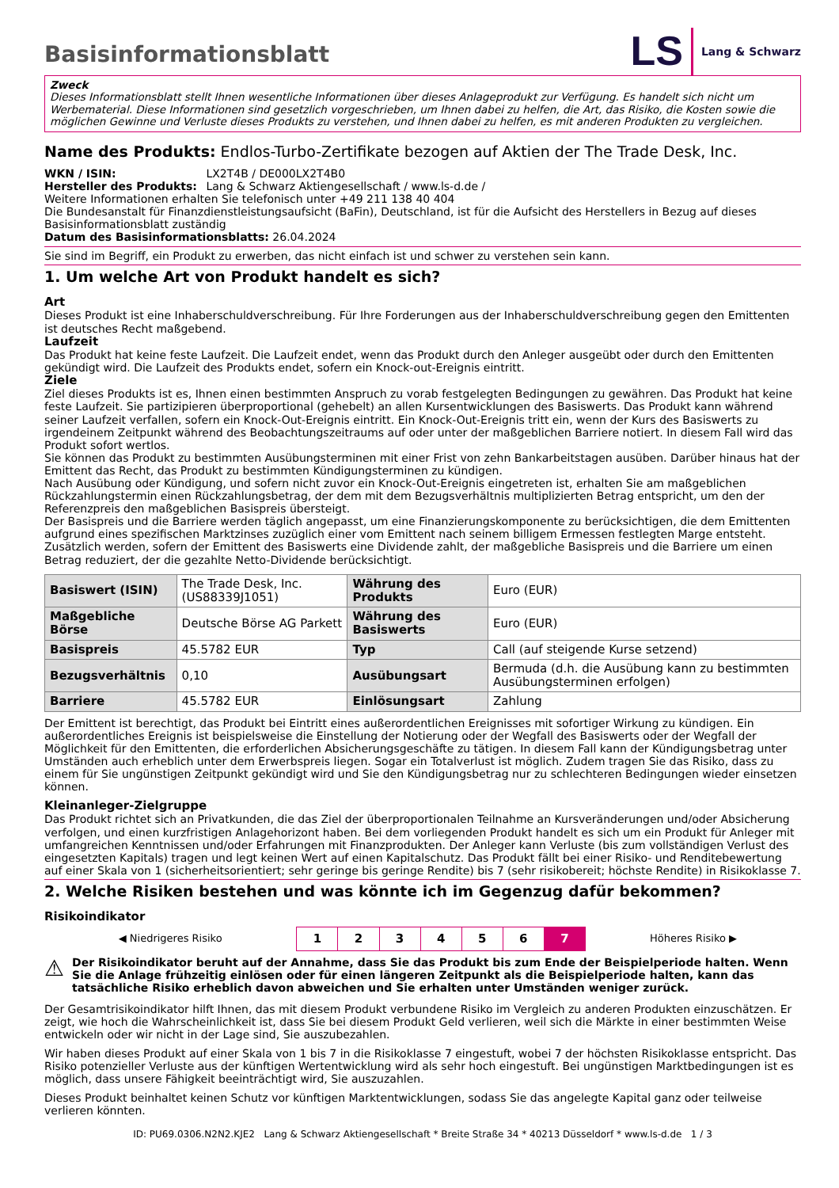Basisinformationsblatt
LS Lang & Schwarz
Zweck
Dieses Informationsblatt stellt Ihnen wesentliche Informationen über dieses Anlageprodukt zur Verfügung. Es handelt sich nicht um Werbematerial. Diese Informationen sind gesetzlich vorgeschrieben, um Ihnen dabei zu helfen, die Art, das Risiko, die Kosten sowie die möglichen Gewinne und Verluste dieses Produkts zu verstehen, und Ihnen dabei zu helfen, es mit anderen Produkten zu vergleichen.
Name des Produkts: Endlos-Turbo-Zertifikate bezogen auf Aktien der The Trade Desk, Inc.
WKN / ISIN: LX2T4B / DE000LX2T4B0
Hersteller des Produkts: Lang & Schwarz Aktiengesellschaft / www.ls-d.de /
Weitere Informationen erhalten Sie telefonisch unter +49 211 138 40 404
Die Bundesanstalt für Finanzdienstleistungsaufsicht (BaFin), Deutschland, ist für die Aufsicht des Herstellers in Bezug auf dieses Basisinformationsblatt zuständig
Datum des Basisinformationsblatts: 26.04.2024
Sie sind im Begriff, ein Produkt zu erwerben, das nicht einfach ist und schwer zu verstehen sein kann.
1. Um welche Art von Produkt handelt es sich?
Art
Dieses Produkt ist eine Inhaberschuldverschreibung. Für Ihre Forderungen aus der Inhaberschuldverschreibung gegen den Emittenten ist deutsches Recht maßgebend.
Laufzeit
Das Produkt hat keine feste Laufzeit. Die Laufzeit endet, wenn das Produkt durch den Anleger ausgeübt oder durch den Emittenten gekündigt wird. Die Laufzeit des Produkts endet, sofern ein Knock-out-Ereignis eintritt.
Ziele
Ziel dieses Produkts ist es, Ihnen einen bestimmten Anspruch zu vorab festgelegten Bedingungen zu gewähren. Das Produkt hat keine feste Laufzeit. Sie partizipieren überproportional (gehebelt) an allen Kursentwicklungen des Basiswerts. Das Produkt kann während seiner Laufzeit verfallen, sofern ein Knock-Out-Ereignis eintritt. Ein Knock-Out-Ereignis tritt ein, wenn der Kurs des Basiswerts zu irgendeinem Zeitpunkt während des Beobachtungszeitraums auf oder unter der maßgeblichen Barriere notiert. In diesem Fall wird das Produkt sofort wertlos.
Sie können das Produkt zu bestimmten Ausübungsterminen mit einer Frist von zehn Bankarbeitstagen ausüben. Darüber hinaus hat der Emittent das Recht, das Produkt zu bestimmten Kündigungsterminen zu kündigen.
Nach Ausübung oder Kündigung, und sofern nicht zuvor ein Knock-Out-Ereignis eingetreten ist, erhalten Sie am maßgeblichen Rückzahlungstermin einen Rückzahlungsbetrag, der dem mit dem Bezugsverhältnis multiplizierten Betrag entspricht, um den der Referenzpreis den maßgeblichen Basispreis übersteigt.
Der Basispreis und die Barriere werden täglich angepasst, um eine Finanzierungskomponente zu berücksichtigen, die dem Emittenten aufgrund eines spezifischen Marktzinses zuzüglich einer vom Emittent nach seinem billigem Ermessen festlegten Marge entsteht. Zusätzlich werden, sofern der Emittent des Basiswerts eine Dividende zahlt, der maßgebliche Basispreis und die Barriere um einen Betrag reduziert, der die gezahlte Netto-Dividende berücksichtigt.
| Basiswert (ISIN) | The Trade Desk, Inc. (US88339J1051) | Währung des Produkts | Euro (EUR) |
| Maßgebliche Börse | Deutsche Börse AG Parkett | Währung des Basiswerts | Euro (EUR) |
| Basispreis | 45.5782 EUR | Typ | Call (auf steigende Kurse setzend) |
| Bezugsverhältnis | 0,10 | Ausübungsart | Bermuda (d.h. die Ausübung kann zu bestimmten Ausübungsterminen erfolgen) |
| Barriere | 45.5782 EUR | Einlösungsart | Zahlung |
Der Emittent ist berechtigt, das Produkt bei Eintritt eines außerordentlichen Ereignisses mit sofortiger Wirkung zu kündigen. Ein außerordentliches Ereignis ist beispielsweise die Einstellung der Notierung oder der Wegfall des Basiswerts oder der Wegfall der Möglichkeit für den Emittenten, die erforderlichen Absicherungsgeschäfte zu tätigen. In diesem Fall kann der Kündigungsbetrag unter Umständen auch erheblich unter dem Erwerbspreis liegen. Sogar ein Totalverlust ist möglich. Zudem tragen Sie das Risiko, dass zu einem für Sie ungünstigen Zeitpunkt gekündigt wird und Sie den Kündigungsbetrag nur zu schlechteren Bedingungen wieder einsetzen können.
Kleinanleger-Zielgruppe
Das Produkt richtet sich an Privatkunden, die das Ziel der überproportionalen Teilnahme an Kursveränderungen und/oder Absicherung verfolgen, und einen kurzfristigen Anlagehorizont haben. Bei dem vorliegenden Produkt handelt es sich um ein Produkt für Anleger mit umfangreichen Kenntnissen und/oder Erfahrungen mit Finanzprodukten. Der Anleger kann Verluste (bis zum vollständigen Verlust des eingesetzten Kapitals) tragen und legt keinen Wert auf einen Kapitalschutz. Das Produkt fällt bei einer Risiko- und Renditebewertung auf einer Skala von 1 (sicherheitsorientiert; sehr geringe bis geringe Rendite) bis 7 (sehr risikobereit; höchste Rendite) in Risikoklasse 7.
2. Welche Risiken bestehen und was könnte ich im Gegenzug dafür bekommen?
Risikoindikator
| ◀ Niedrigeres Risiko | 1 | 2 | 3 | 4 | 5 | 6 | 7 | Höheres Risiko ▶ |
⚠
Der Risikoindikator beruht auf der Annahme, dass Sie das Produkt bis zum Ende der Beispielperiode halten. Wenn Sie die Anlage frühzeitig einlösen oder für einen längeren Zeitpunkt als die Beispielperiode halten, kann das tatsächliche Risiko erheblich davon abweichen und Sie erhalten unter Umständen weniger zurück.
Der Gesamtrisikoindikator hilft Ihnen, das mit diesem Produkt verbundene Risiko im Vergleich zu anderen Produkten einzuschätzen. Er zeigt, wie hoch die Wahrscheinlichkeit ist, dass Sie bei diesem Produkt Geld verlieren, weil sich die Märkte in einer bestimmten Weise entwickeln oder wir nicht in der Lage sind, Sie auszubezahlen.
Wir haben dieses Produkt auf einer Skala von 1 bis 7 in die Risikoklasse 7 eingestuft, wobei 7 der höchsten Risikoklasse entspricht. Das Risiko potenzieller Verluste aus der künftigen Wertentwicklung wird als sehr hoch eingestuft. Bei ungünstigen Marktbedingungen ist es möglich, dass unsere Fähigkeit beeinträchtigt wird, Sie auszuzahlen.
Dieses Produkt beinhaltet keinen Schutz vor künftigen Marktentwicklungen, sodass Sie das angelegte Kapital ganz oder teilweise verlieren könnten.
ID: PU69.0306.N2N2.KJE2 Lang & Schwarz Aktiengesellschaft * Breite Straße 34 * 40213 Düsseldorf * www.ls-d.de 1 / 3